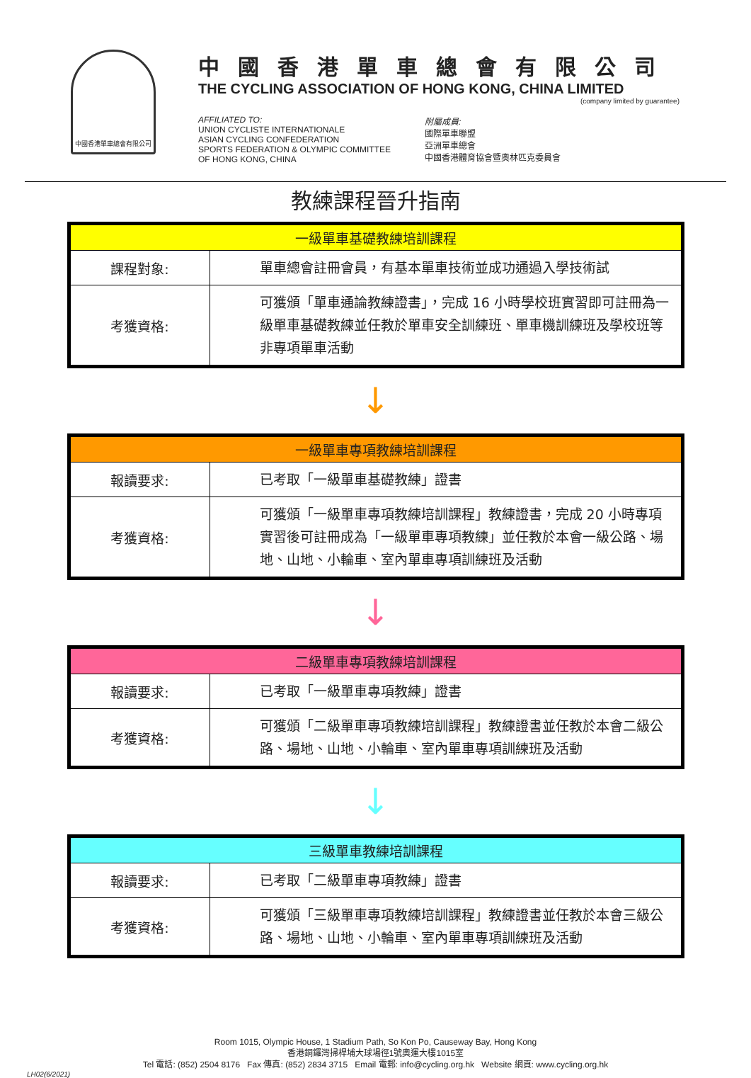中國香港單車總會有限公司
中國香港單車總會有限公司
THE CYCLING ASSOCIATION OF HONG KONG, CHINA LIMITED
(company limited by guarantee)
AFFILIATED TO:
UNION CYCLISTE INTERNATIONALE
ASIAN CYCLING CONFEDERATION
SPORTS FEDERATION & OLYMPIC COMMITTEE
OF HONG KONG, CHINA
附屬成員:
國際單車聯盟
亞洲單車總會
中國香港體育協會暨奧林匹克委員會
教練課程晉升指南
| 一級單車基礎教練培訓課程 | |
| --- | --- |
| 課程對象: | 單車總會註冊會員，有基本單車技術並成功通過入學技術試 |
| 考獲資格: | 可獲頒「單車通論教練證書」，完成 16 小時學校班實習即可註冊為一級單車基礎教練並任教於單車安全訓練班、單車機訓練班及學校班等非專項單車活動 |
↓
| 一級單車專項教練培訓課程 | |
| --- | --- |
| 報讀要求: | 已考取「一級單車基礎教練」證書 |
| 考獲資格: | 可獲頒「一級單車專項教練培訓課程」教練證書，完成 20 小時專項實習後可註冊成為「一級單車專項教練」並任教於本會一級公路、場地、山地、小輪車、室內單車專項訓練班及活動 |
↓
| 二級單車專項教練培訓課程 | |
| --- | --- |
| 報讀要求: | 已考取「一級單車專項教練」證書 |
| 考獲資格: | 可獲頒「二級單車專項教練培訓課程」教練證書並任教於本會二級公路、場地、山地、小輪車、室內單車專項訓練班及活動 |
↓
| 三級單車教練培訓課程 | |
| --- | --- |
| 報讀要求: | 已考取「二級單車專項教練」證書 |
| 考獲資格: | 可獲頒「三級單車專項教練培訓課程」教練證書並任教於本會三級公路、場地、山地、小輪車、室內單車專項訓練班及活動 |
Room 1015, Olympic House, 1 Stadium Path, So Kon Po, Causeway Bay, Hong Kong
香港銅鑼灣掃桿埔大球場徑1號奧運大樓1015室
Tel 電話: (852) 2504 8176 Fax 傳真: (852) 2834 3715 Email 電郵: info@cycling.org.hk Website 網頁: www.cycling.org.hk
LH02(6/2021)